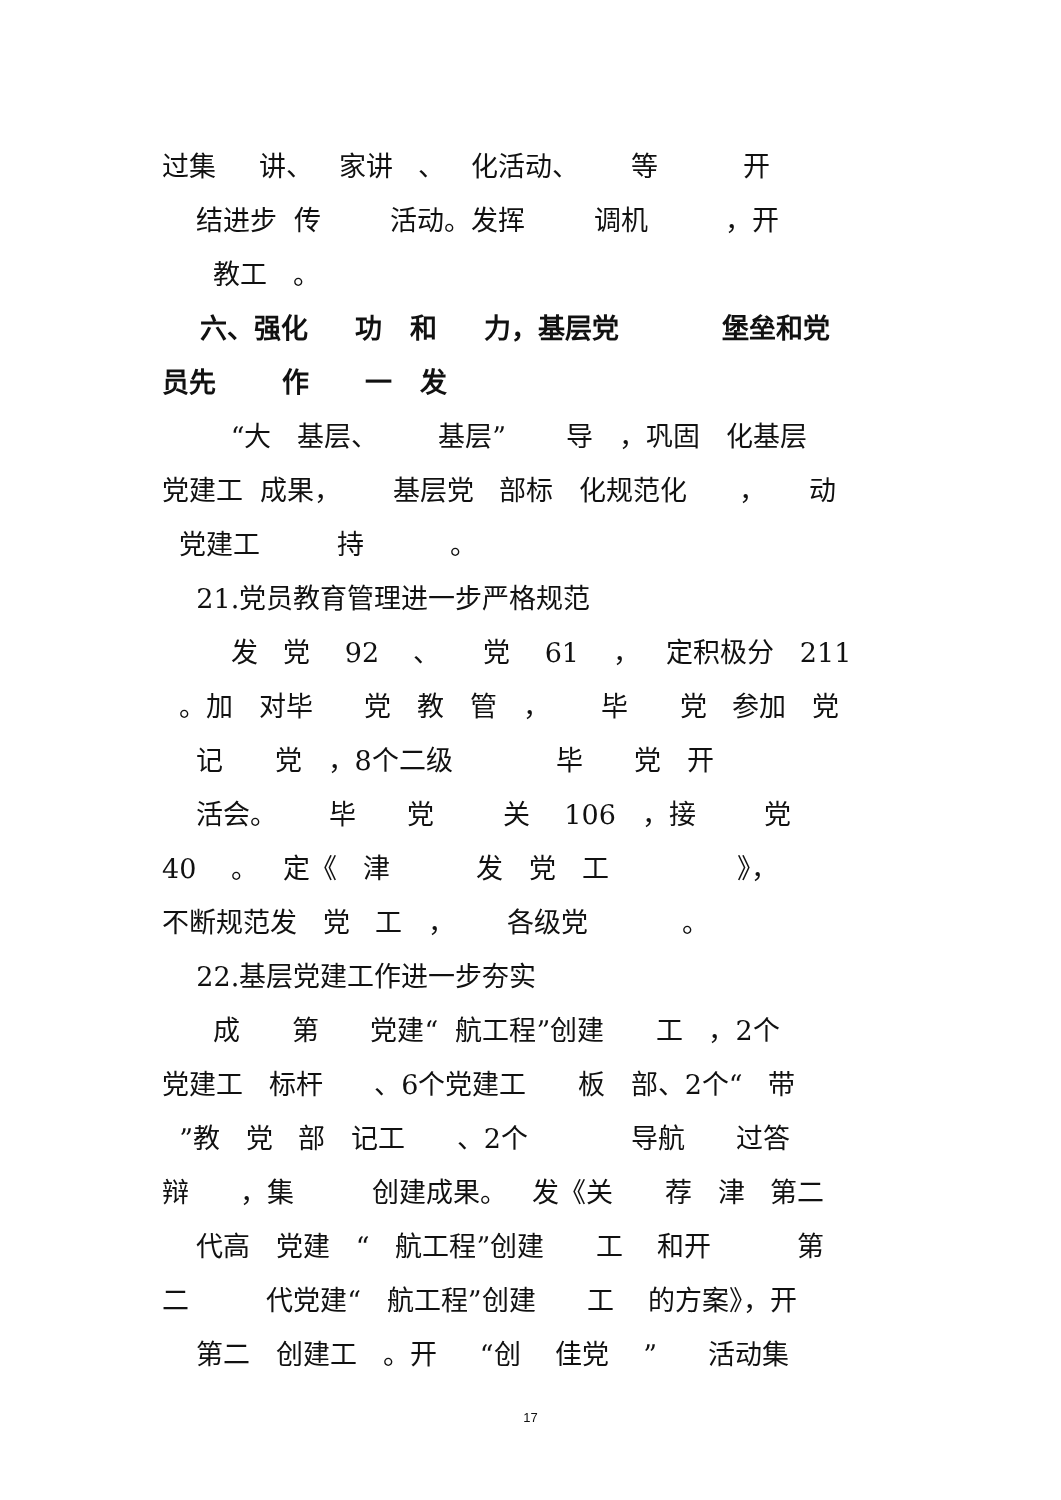过集 讲、 家讲 、 化活动、 等 开
结进步 传 活动。发挥 调机 ，开
教工 。
六、强化 功 和 力，基层党 堡垒和党
员先 作 一 发
“大 基层、 基层” 导 ，巩固 化基层
党建工 成果， 基层党 部标 化规范化 ， 动
党建工 持 。
21.党员教育管理进一步严格规范
发 党 92 、 党 61 ， 定积极分 211
。加 对毕 党 教 管 ， 毕 党 参加 党
记 党 ，8个二级 毕 党 开
活会。 毕 党 关 106 ，接 党
40 。 定《 津 发 党 工 》，
不断规范发 党 工 ， 各级党 。
22.基层党建工作进一步夯实
成 第 党建“ 航工程”创建 工 ，2个
党建工 标杆 、6个党建工 板 部、2个“ 带
”教 党 部 记工 、2个 导航 过答
辩 ，集 创建成果。 发《关 荐 津 第二
代高 党建 “ 航工程”创建 工 和开 第
二 代党建“ 航工程”创建 工 的方案》，开
第二 创建工 。开 “创 佳党 ” 活动集
17